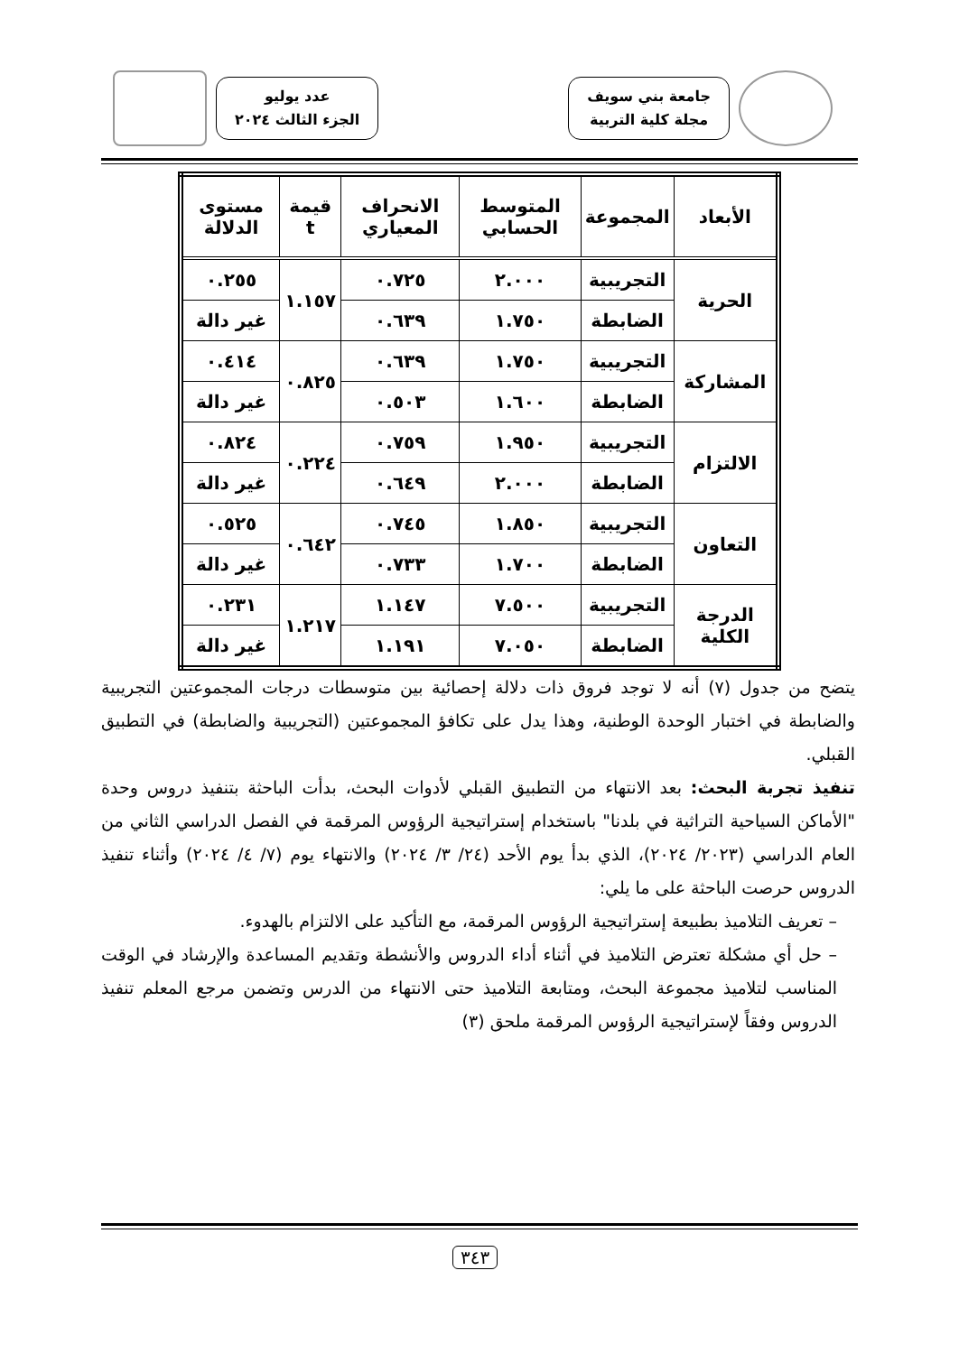جامعة بني سويف
مجلة كلية التربية
عدد يوليو
الجزء الثالث ٢٠٢٤
| الأبعاد | المجموعة | المتوسط الحسابي | الانحراف المعياري | قيمة t | مستوى الدلالة |
| --- | --- | --- | --- | --- | --- |
| الحرية | التجريبية | ٢.٠٠٠ | ٠.٧٢٥ | ١.١٥٧ | ٠.٢٥٥ |
| | الضابطة | ١.٧٥٠ | ٠.٦٣٩ | | غير دالة |
| المشاركة | التجريبية | ١.٧٥٠ | ٠.٦٣٩ | ٠.٨٢٥ | ٠.٤١٤ |
| | الضابطة | ١.٦٠٠ | ٠.٥٠٣ | | غير دالة |
| الالتزام | التجريبية | ١.٩٥٠ | ٠.٧٥٩ | ٠.٢٢٤ | ٠.٨٢٤ |
| | الضابطة | ٢.٠٠٠ | ٠.٦٤٩ | | غير دالة |
| التعاون | التجريبية | ١.٨٥٠ | ٠.٧٤٥ | ٠.٦٤٢ | ٠.٥٢٥ |
| | الضابطة | ١.٧٠٠ | ٠.٧٣٣ | | غير دالة |
| الدرجة الكلية | التجريبية | ٧.٥٠٠ | ١.١٤٧ | ١.٢١٧ | ٠.٢٣١ |
| | الضابطة | ٧.٠٥٠ | ١.١٩١ | | غير دالة |
يتضح من جدول (٧) أنه لا توجد فروق ذات دلالة إحصائية بين متوسطات درجات المجموعتين التجريبية والضابطة في اختبار الوحدة الوطنية، وهذا يدل على تكافؤ المجموعتين (التجريبية والضابطة) في التطبيق القبلي.
تنفيذ تجربة البحث: بعد الانتهاء من التطبيق القبلي لأدوات البحث، بدأت الباحثة بتنفيذ دروس وحدة "الأماكن السياحية التراثية في بلدنا" باستخدام إستراتيجية الرؤوس المرقمة في الفصل الدراسي الثاني من العام الدراسي (٢٠٢٣/ ٢٠٢٤)، الذي بدأ يوم الأحد (٢٤/ ٣/ ٢٠٢٤) والانتهاء يوم (٧/ ٤/ ٢٠٢٤) وأثناء تنفيذ الدروس حرصت الباحثة على ما يلي:
– تعريف التلاميذ بطبيعة إستراتيجية الرؤوس المرقمة، مع التأكيد على الالتزام بالهدوء.
– حل أي مشكلة تعترض التلاميذ في أثناء أداء الدروس والأنشطة وتقديم المساعدة والإرشاد في الوقت المناسب لتلاميذ مجموعة البحث، ومتابعة التلاميذ حتى الانتهاء من الدرس وتضمن مرجع المعلم تنفيذ الدروس وفقاً لإستراتيجية الرؤوس المرقمة ملحق (٣)
٣٤٣